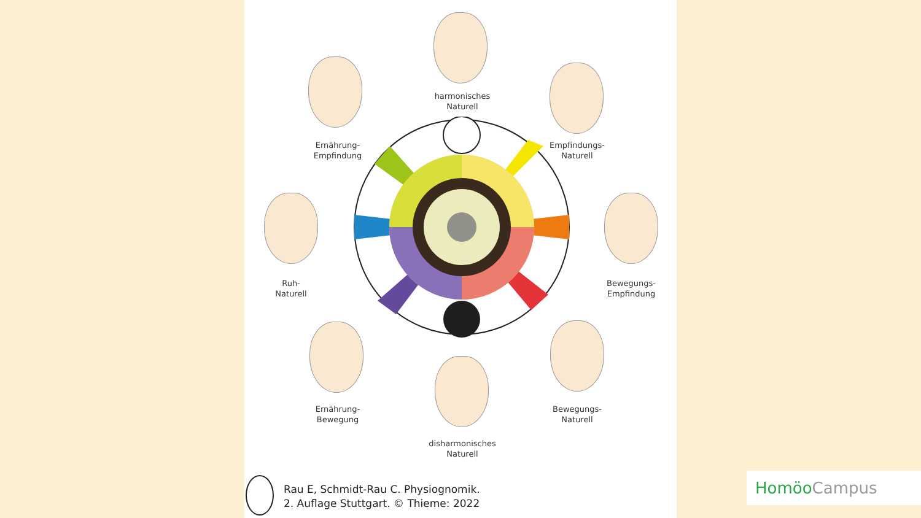harmonisches
Naturell
Ernährung-
Empfindung
Empfindungs-
Naturell
Ruh-
Naturell
Bewegungs-
Empfindung
Ernährung-
Bewegung
Bewegungs-
Naturell
disharmonisches
Naturell
Rau E, Schmidt-Rau C. Physiognomik.
2. Auflage Stuttgart. © Thieme: 2022
Homöo Campus